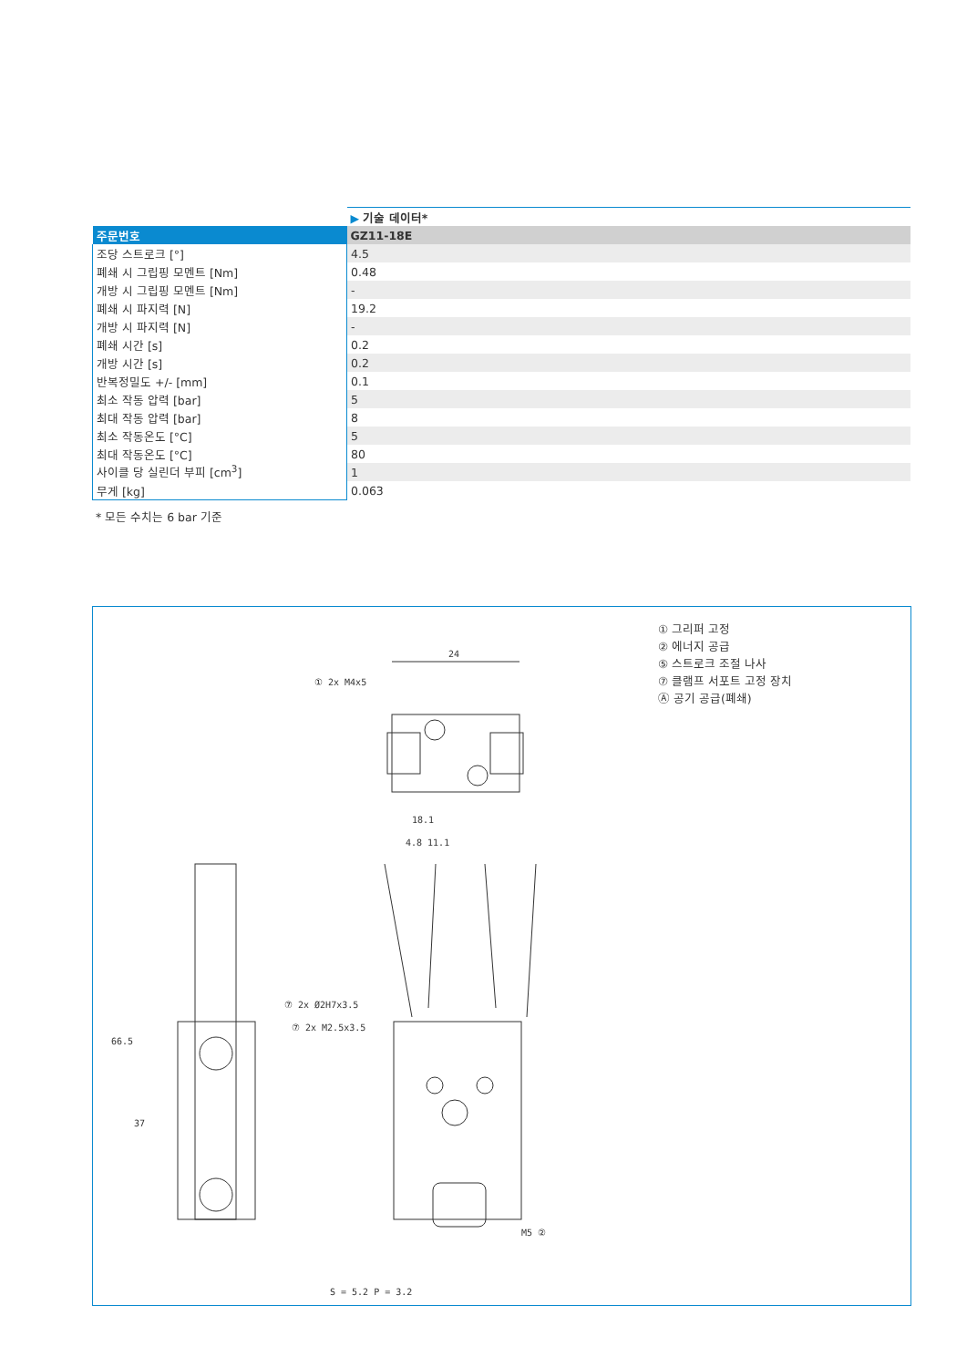| | ▶ 기술 데이터* |
| --- | --- |
| 주문번호 | GZ11-18E |
| 조당 스트로크 [°] | 4.5 |
| 폐쇄 시 그립핑 모멘트 [Nm] | 0.48 |
| 개방 시 그립핑 모멘트 [Nm] | - |
| 폐쇄 시 파지력 [N] | 19.2 |
| 개방 시 파지력 [N] | - |
| 폐쇄 시간 [s] | 0.2 |
| 개방 시간 [s] | 0.2 |
| 반복정밀도 +/- [mm] | 0.1 |
| 최소 작동 압력 [bar] | 5 |
| 최대 작동 압력 [bar] | 8 |
| 최소 작동온도 [°C] | 5 |
| 최대 작동온도 [°C] | 80 |
| 사이클 당 실린더 부피 [cm<sup>3</sup>] | 1 |
| 무게 [kg] | 0.063 |
* 모든 수치는 6 bar 기준
① 그리퍼 고정
② 에너지 공급
⑤ 스트로크 조절 나사
⑦ 클램프 서포트 고정 장치
Ⓐ 공기 공급(폐쇄)
24
① 2x M4x5
66.5
37
18.1
4.8 11.1
⑦ 2x Ø2H7x3.5
⑦ 2x M2.5x3.5
S = 5.2 P = 3.2
M5 ②